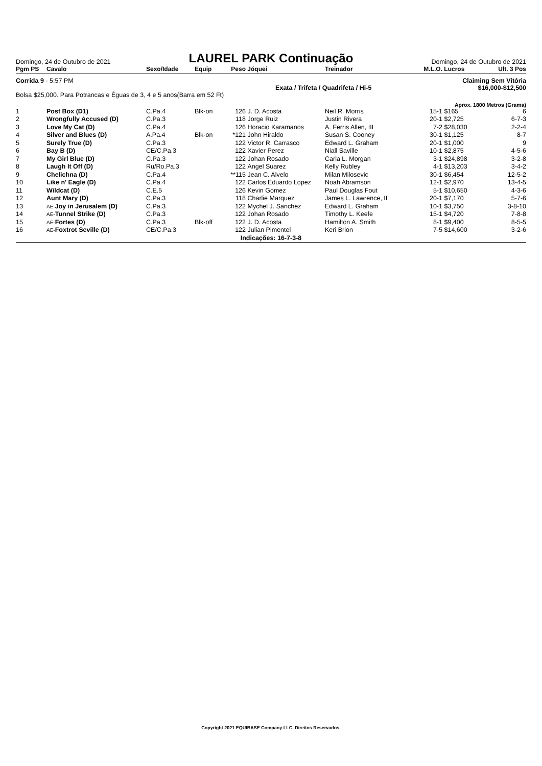Domingo, 24 de Outubro de 2021
LAUREL PARK Continuação
Domingo, 24 de Outubro de 2021
| Pgm PS | Cavalo | Sexo/Idade | Equip | Peso | Jóquei | Treinador | M.L.O. | Lucros | Ult. 3 Pos |
| --- | --- | --- | --- | --- | --- | --- | --- | --- | --- |
Corrida 9 - 5:57 PM Claiming Sem Vitória
Exata / Trifeta / Quadrifeta / Hi-5 $16,000-$12,500
Bolsa $25,000. Para Potrancas e Éguas de 3, 4 e 5 anos(Barra em 52 Ft)
Aprox. 1800 Metros (Grama)
| 1 | Post Box (D1) | C.Pa.4 | Blk-on | 126 | J. D. Acosta | Neil R. Morris | 15-1 | $165 | 6 |
| 2 | Wrongfully Accused (D) | C.Pa.3 | | 118 | Jorge Ruiz | Justin Rivera | 20-1 | $2,725 | 6-7-3 |
| 3 | Love My Cat (D) | C.Pa.4 | | 126 | Horacio Karamanos | A. Ferris Allen, III | 7-2 | $28,030 | 2-2-4 |
| 4 | Silver and Blues (D) | A.Pa.4 | Blk-on | *121 | John Hiraldo | Susan S. Cooney | 30-1 | $1,125 | 8-7 |
| 5 | Surely True (D) | C.Pa.3 | | 122 | Victor R. Carrasco | Edward L. Graham | 20-1 | $1,000 | 9 |
| 6 | Bay B (D) | CE/C.Pa.3 | | 122 | Xavier Perez | Niall Saville | 10-1 | $2,875 | 4-5-6 |
| 7 | My Girl Blue (D) | C.Pa.3 | | 122 | Johan Rosado | Carla L. Morgan | 3-1 | $24,898 | 3-2-8 |
| 8 | Laugh It Off (D) | Ru/Ro.Pa.3 | | 122 | Angel Suarez | Kelly Rubley | 4-1 | $13,203 | 3-4-2 |
| 9 | Chelichna (D) | C.Pa.4 | | **115 | Jean C. Alvelo | Milan Milosevic | 30-1 | $6,454 | 12-5-2 |
| 10 | Like n' Eagle (D) | C.Pa.4 | | 122 | Carlos Eduardo Lopez | Noah Abramson | 12-1 | $2,970 | 13-4-5 |
| 11 | Wildcat (D) | C.E.5 | | 126 | Kevin Gomez | Paul Douglas Fout | 5-1 | $10,650 | 4-3-6 |
| 12 | Aunt Mary (D) | C.Pa.3 | | 118 | Charlie Marquez | James L. Lawrence, II | 20-1 | $7,170 | 5-7-6 |
| 13 | AE- Joy in Jerusalem (D) | C.Pa.3 | | 122 | Mychel J. Sanchez | Edward L. Graham | 10-1 | $3,750 | 3-8-10 |
| 14 | AE- Tunnel Strike (D) | C.Pa.3 | | 122 | Johan Rosado | Timothy L. Keefe | 15-1 | $4,720 | 7-8-8 |
| 15 | AE- Fortes (D) | C.Pa.3 | Blk-off | 122 | J. D. Acosta | Hamilton A. Smith | 8-1 | $9,400 | 8-5-5 |
| 16 | AE- Foxtrot Seville (D) | CE/C.Pa.3 | | 122 | Julian Pimentel | Keri Brion | 7-5 | $14,600 | 3-2-6 |
| Indicações: 16-7-3-8 | | | | | | | | | |
Copyright 2021 EQUIBASE Company LLC. Direitos Reservados.